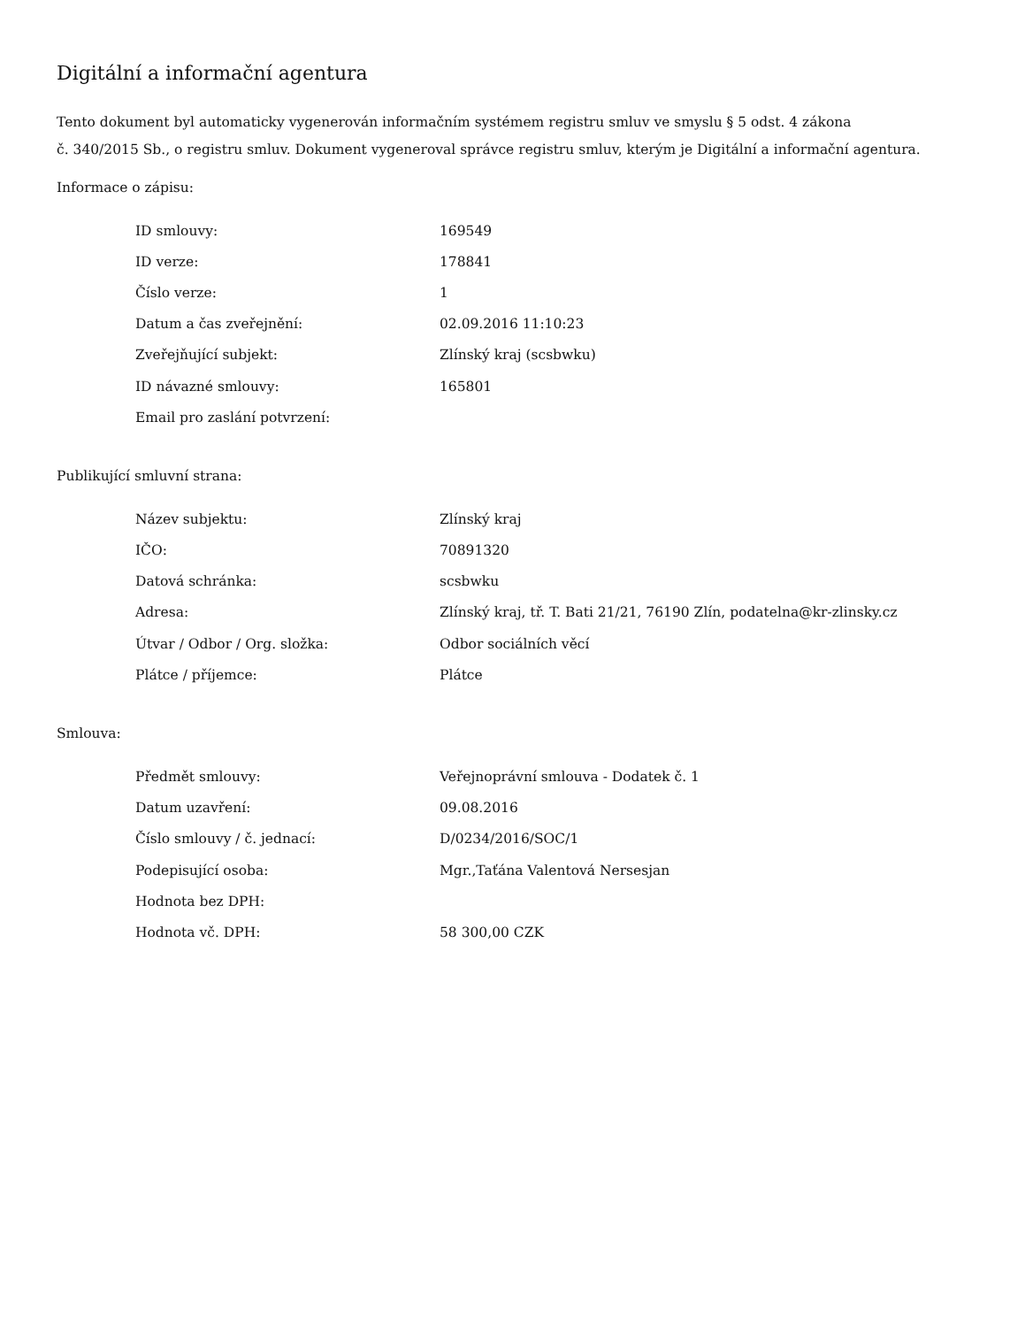Digitální a informační agentura
Tento dokument byl automaticky vygenerován informačním systémem registru smluv ve smyslu § 5 odst. 4 zákona
č. 340/2015 Sb., o registru smluv. Dokument vygeneroval správce registru smluv, kterým je Digitální a informační agentura.
Informace o zápisu:
| ID smlouvy: | 169549 |
| ID verze: | 178841 |
| Číslo verze: | 1 |
| Datum a čas zveřejnění: | 02.09.2016 11:10:23 |
| Zveřejňující subjekt: | Zlínský kraj (scsbwku) |
| ID návazné smlouvy: | 165801 |
| Email pro zaslání potvrzení: | |
Publikující smluvní strana:
| Název subjektu: | Zlínský kraj |
| IČO: | 70891320 |
| Datová schránka: | scsbwku |
| Adresa: | Zlínský kraj, tř. T. Bati 21/21, 76190 Zlín, podatelna@kr-zlinsky.cz |
| Útvar / Odbor / Org. složka: | Odbor sociálních věcí |
| Plátce / příjemce: | Plátce |
Smlouva:
| Předmět smlouvy: | Veřejnoprávní smlouva - Dodatek č. 1 |
| Datum uzavření: | 09.08.2016 |
| Číslo smlouvy / č. jednací: | D/0234/2016/SOC/1 |
| Podepisující osoba: | Mgr.,Taťána Valentová Nersesjan |
| Hodnota bez DPH: | |
| Hodnota vč. DPH: | 58 300,00 CZK |